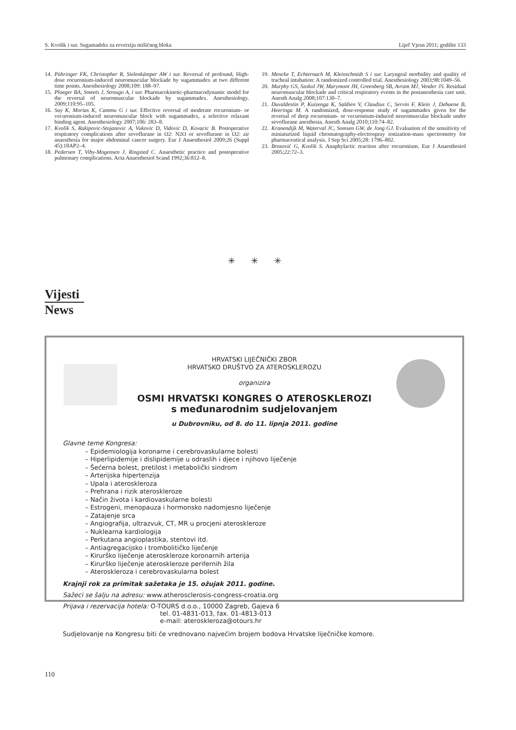S. Kvolik i sur. Sugamadeks za reverziju mišićnog bloka Liječ Vjesn 2011; godište 133
14. Pühringer FK, Christopher R, Sielenkämper AW i sur. Reversal of profound, High-dose rocuronium-induced neuromuscular blockade by sugammadex at two different time points. Anesthesiology 2008;109: 188–97.
15. Ploeger BA, Smeets J, Strougo A, i sur. Pharmacokinetic-pharmacodynamic model for the reversal of neuromuscular blockade by sugammadex. Anesthesiology. 2009;110:95–105.
16. Suy K, Morias K, Cammu G i sur. Effective reversal of moderate rocuronium- or vecuronium-induced neuromuscular block with sugammadex, a selective relaxant binding agent. Anesthesiology 2007;106: 283–8.
17. Kvolik S, Rakipovic-Stojanovic A, Vukovic D, Vidovic D, Kovacic B. Postoperative respiratory complications after sevoflurane in O2: N2O or sevoflurane in O2: air anaesthesia for major abdominal cancer surgery. Eur J Anaesthesiol 2009;26 (Suppl 45):18AP2–4.
18. Pedersen T, Viby-Mogensen J, Ringsted C. Anaesthetic practice and postoperative pulmonary complications. Acta Anaesthesiol Scand 1992;36:812–8.
19. Mencke T, Echternach M, Kleinschmidt S i sur. Laryngeal morbidity and quality of tracheal intubation: A randomized controlled trial. Anesthesiology 2003;98:1049–56.
20. Murphy GS, Szokol JW, Marymont JH, Greenberg SB, Avram MJ, Vender JS. Residual neuromuscular blockade and critical respiratory events in the postanesthesia care unit. Anesth Analg 2008;107:130–7.
21. Duvaldestin P, Kuizenga K, Saldien V, Claudius C, Servin F, Klein J, Debaene B, Heeringa M. A randomized, dose-response study of sugammadex given for the reversal of deep rocuronium- or vecuronium-induced neuromuscular blockade under sevoflurane anesthesia. Anesth Analg 2010;110:74–82.
22. Kranendijk M, Waterval JC, Somsen GW, de Jong GJ. Evaluation of the sensitivity of miniaturized liquid chromatography-electrospray ionization-mass spectrometry for pharmaceutical analysis. J Sep Sci 2005;28: 1796–802.
23. Brozović G, Kvolik S. Anaphylactic reaction after rocuronium. Eur J Anaesthesiol 2005;22:72–3.
✳ ✳ ✳
Vijesti
News
HRVATSKI LIJEČNIČKI ZBOR
HRVATSKO DRUŠTVO ZA ATEROSKLEROZU
organizira
OSMI HRVATSKI KONGRES O ATEROSKLEROZI
s međunarodnim sudjelovanjem
u Dubrovniku, od 8. do 11. lipnja 2011. godine
Glavne teme Kongresa:
– Epidemiologija koronarne i cerebrovaskularne bolesti
– Hiperlipidemije i dislipidemije u odraslih i djece i njihovo liječenje
– Šećerna bolest, pretilost i metabolički sindrom
– Arterijska hipertenzija
– Upala i ateroskleroza
– Prehrana i rizik ateroskleroze
– Način života i kardiovaskularne bolesti
– Estrogeni, menopauza i hormonsko nadomjesno liječenje
– Zatajenje srca
– Angiografija, ultrazvuk, CT, MR u procjeni ateroskleroze
– Nuklearna kardiologija
– Perkutana angioplastika, stentovi itd.
– Antiagregacijsko i trombolitičko liječenje
– Kirurško liječenje ateroskleroze koronarnih arterija
– Kirurško liječenje ateroskleroze perifernih žila
– Ateroskleroza i cerebrovaskularna bolest
Krajnji rok za primitak sažetaka je 15. ožujak 2011. godine.
Sažeci se šalju na adresu: www.atherosclerosis-congress-croatia.org
Prijava i rezervacija hotela: O-TOURS d.o.o., 10000 Zagreb, Gajeva 6
tel. 01-4831-013, fax. 01-4813-013
e-mail: ateroskleroza@otours.hr
Sudjelovanje na Kongresu biti će vrednovano najvećim brojem bodova Hrvatske liječničke komore.
110